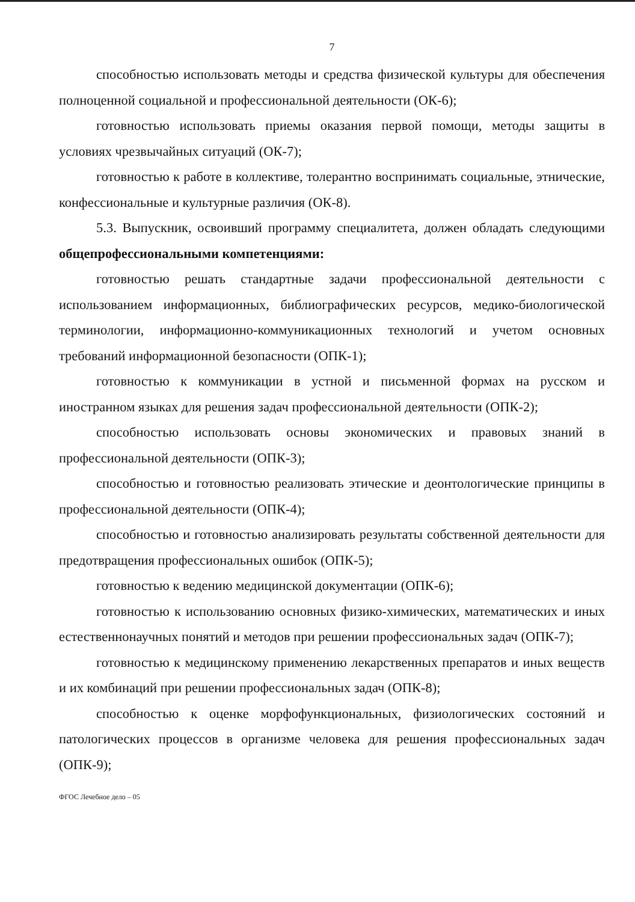7
способностью использовать методы и средства физической культуры для обеспечения полноценной социальной и профессиональной деятельности (ОК-6);
готовностью использовать приемы оказания первой помощи, методы защиты в условиях чрезвычайных ситуаций (ОК-7);
готовностью к работе в коллективе, толерантно воспринимать социальные, этнические, конфессиональные и культурные различия (ОК-8).
5.3. Выпускник, освоивший программу специалитета, должен обладать следующими общепрофессиональными компетенциями:
готовностью решать стандартные задачи профессиональной деятельности с использованием информационных, библиографических ресурсов, медико-биологической терминологии, информационно-коммуникационных технологий и учетом основных требований информационной безопасности (ОПК-1);
готовностью к коммуникации в устной и письменной формах на русском и иностранном языках для решения задач профессиональной деятельности (ОПК-2);
способностью использовать основы экономических и правовых знаний в профессиональной деятельности (ОПК-3);
способностью и готовностью реализовать этические и деонтологические принципы в профессиональной деятельности (ОПК-4);
способностью и готовностью анализировать результаты собственной деятельности для предотвращения профессиональных ошибок (ОПК-5);
готовностью к ведению медицинской документации (ОПК-6);
готовностью к использованию основных физико-химических, математических и иных естественнонаучных понятий и методов при решении профессиональных задач (ОПК-7);
готовностью к медицинскому применению лекарственных препаратов и иных веществ и их комбинаций при решении профессиональных задач (ОПК-8);
способностью к оценке морфофункциональных, физиологических состояний и патологических процессов в организме человека для решения профессиональных задач (ОПК-9);
ФГОС Лечебное дело – 05